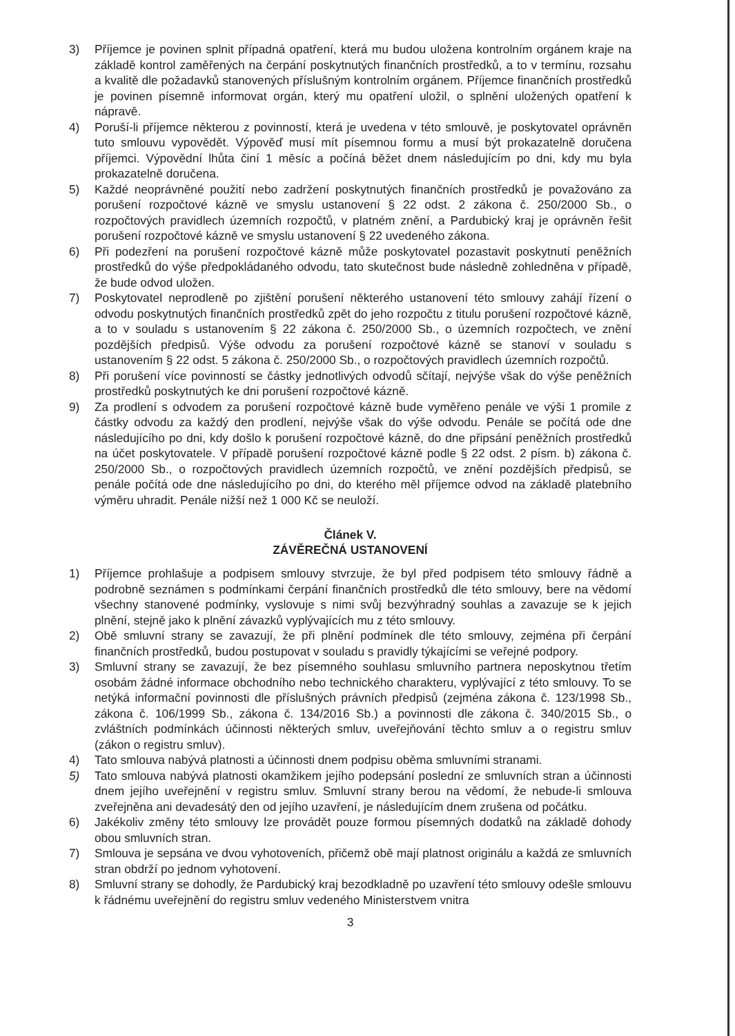3) Příjemce je povinen splnit případná opatření, která mu budou uložena kontrolním orgánem kraje na základě kontrol zaměřených na čerpání poskytnutých finančních prostředků, a to v termínu, rozsahu a kvalitě dle požadavků stanovených příslušným kontrolním orgánem. Příjemce finančních prostředků je povinen písemně informovat orgán, který mu opatření uložil, o splnění uložených opatření k nápravě.
4) Poruší-li příjemce některou z povinností, která je uvedena v této smlouvě, je poskytovatel oprávněn tuto smlouvu vypovědět. Výpověď musí mít písemnou formu a musí být prokazatelně doručena příjemci. Výpovědní lhůta činí 1 měsíc a počíná běžet dnem následujícím po dni, kdy mu byla prokazatelně doručena.
5) Každé neoprávněné použití nebo zadržení poskytnutých finančních prostředků je považováno za porušení rozpočtové kázně ve smyslu ustanovení § 22 odst. 2 zákona č. 250/2000 Sb., o rozpočtových pravidlech územních rozpočtů, v platném znění, a Pardubický kraj je oprávněn řešit porušení rozpočtové kázně ve smyslu ustanovení § 22 uvedeného zákona.
6) Při podezření na porušení rozpočtové kázně může poskytovatel pozastavit poskytnutí peněžních prostředků do výše předpokládaného odvodu, tato skutečnost bude následně zohledněna v případě, že bude odvod uložen.
7) Poskytovatel neprodleně po zjištění porušení některého ustanovení této smlouvy zahájí řízení o odvodu poskytnutých finančních prostředků zpět do jeho rozpočtu z titulu porušení rozpočtové kázně, a to v souladu s ustanovením § 22 zákona č. 250/2000 Sb., o územních rozpočtech, ve znění pozdějších předpisů. Výše odvodu za porušení rozpočtové kázně se stanoví v souladu s ustanovením § 22 odst. 5 zákona č. 250/2000 Sb., o rozpočtových pravidlech územních rozpočtů.
8) Při porušení více povinností se částky jednotlivých odvodů sčítají, nejvýše však do výše peněžních prostředků poskytnutých ke dni porušení rozpočtové kázně.
9) Za prodlení s odvodem za porušení rozpočtové kázně bude vyměřeno penále ve výši 1 promile z částky odvodu za každý den prodlení, nejvýše však do výše odvodu. Penále se počítá ode dne následujícího po dni, kdy došlo k porušení rozpočtové kázně, do dne připsání peněžních prostředků na účet poskytovatele. V případě porušení rozpočtové kázně podle § 22 odst. 2 písm. b) zákona č. 250/2000 Sb., o rozpočtových pravidlech územních rozpočtů, ve znění pozdějších předpisů, se penále počítá ode dne následujícího po dni, do kterého měl příjemce odvod na základě platebního výměru uhradit. Penále nižší než 1 000 Kč se neuloží.
Článek V.
ZÁVĚREČNÁ USTANOVENÍ
1) Příjemce prohlašuje a podpisem smlouvy stvrzuje, že byl před podpisem této smlouvy řádně a podrobně seznámen s podmínkami čerpání finančních prostředků dle této smlouvy, bere na vědomí všechny stanovené podmínky, vyslovuje s nimi svůj bezvýhradný souhlas a zavazuje se k jejich plnění, stejně jako k plnění závazků vyplývajících mu z této smlouvy.
2) Obě smluvní strany se zavazují, že při plnění podmínek dle této smlouvy, zejména při čerpání finančních prostředků, budou postupovat v souladu s pravidly týkajícími se veřejné podpory.
3) Smluvní strany se zavazují, že bez písemného souhlasu smluvního partnera neposkytnou třetím osobám žádné informace obchodního nebo technického charakteru, vyplývající z této smlouvy. To se netýká informační povinnosti dle příslušných právních předpisů (zejména zákona č. 123/1998 Sb., zákona č. 106/1999 Sb., zákona č. 134/2016 Sb.) a povinnosti dle zákona č. 340/2015 Sb., o zvláštních podmínkách účinnosti některých smluv, uveřejňování těchto smluv a o registru smluv (zákon o registru smluv).
4) Tato smlouva nabývá platnosti a účinnosti dnem podpisu oběma smluvními stranami.
5) Tato smlouva nabývá platnosti okamžikem jejího podepsání poslední ze smluvních stran a účinnosti dnem jejího uveřejnění v registru smluv. Smluvní strany berou na vědomí, že nebude-li smlouva zveřejněna ani devadesátý den od jejího uzavření, je následujícím dnem zrušena od počátku.
6) Jakékoliv změny této smlouvy lze provádět pouze formou písemných dodatků na základě dohody obou smluvních stran.
7) Smlouva je sepsána ve dvou vyhotoveních, přičemž obě mají platnost originálu a každá ze smluvních stran obdrží po jednom vyhotovení.
8) Smluvní strany se dohodly, že Pardubický kraj bezodkladně po uzavření této smlouvy odešle smlouvu k řádnému uveřejnění do registru smluv vedeného Ministerstvem vnitra
3